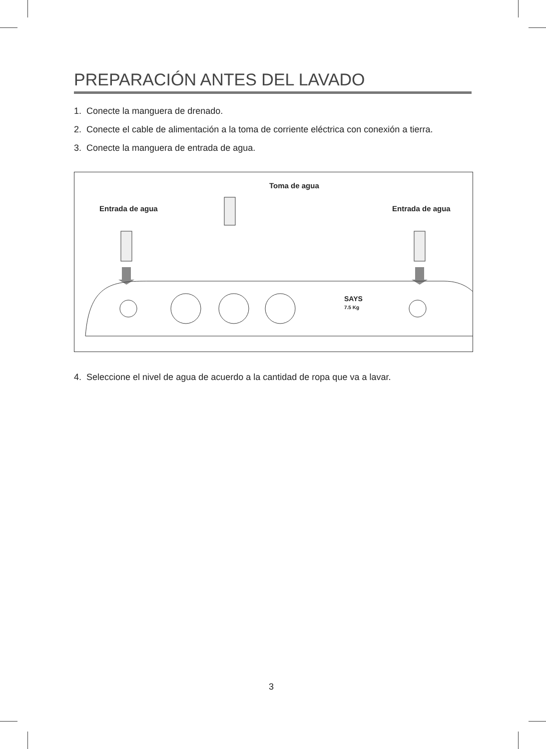PREPARACIÓN ANTES DEL LAVADO
1. Conecte la manguera de drenado.
2. Conecte el cable de alimentación a la toma de corriente eléctrica con conexión a tierra.
3. Conecte la manguera de entrada de agua.
Toma de agua
Entrada de agua Entrada de agua
7.5 Kg
SAYS
4. Seleccione el nivel de agua de acuerdo a la cantidad de ropa que va a lavar.
3